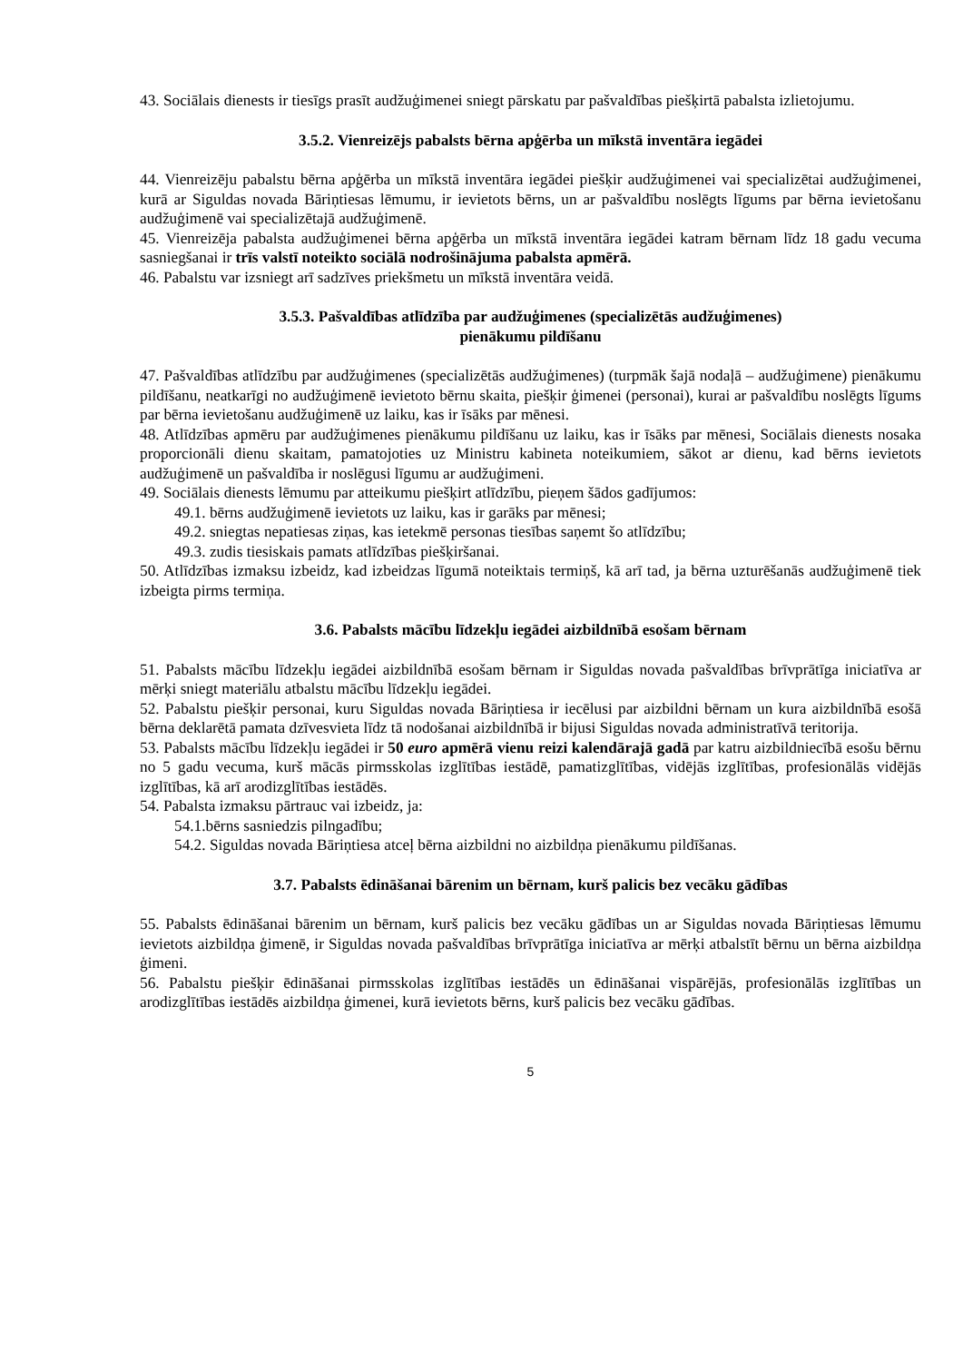43. Sociālais dienests ir tiesīgs prasīt audžuģimenei sniegt pārskatu par pašvaldības piešķirtā pabalsta izlietojumu.
3.5.2. Vienreizējs pabalsts bērna apģērba un mīkstā inventāra iegādei
44. Vienreizēju pabalstu bērna apģērba un mīkstā inventāra iegādei piešķir audžuģimenei vai specializētai audžuģimenei, kurā ar Siguldas novada Bāriņtiesas lēmumu, ir ievietots bērns, un ar pašvaldību noslēgts līgums par bērna ievietošanu audžuģimenē vai specializētajā audžuģimenē.
45. Vienreizēja pabalsta audžuģimenei bērna apģērba un mīkstā inventāra iegādei katram bērnam līdz 18 gadu vecuma sasniegšanai ir trīs valstī noteikto sociālā nodrošinājuma pabalsta apmērā.
46. Pabalstu var izsniegt arī sadzīves priekšmetu un mīkstā inventāra veidā.
3.5.3. Pašvaldības atlīdzība par audžuģimenes (specializētās audžuģimenes)
pienākumu pildīšanu
47. Pašvaldības atlīdzību par audžuģimenes (specializētās audžuģimenes) (turpmāk šajā nodaļā – audžuģimene) pienākumu pildīšanu, neatkarīgi no audžuģimenē ievietoto bērnu skaita, piešķir ģimenei (personai), kurai ar pašvaldību noslēgts līgums par bērna ievietošanu audžuģimenē uz laiku, kas ir īsāks par mēnesi.
48. Atlīdzības apmēru par audžuģimenes pienākumu pildīšanu uz laiku, kas ir īsāks par mēnesi, Sociālais dienests nosaka proporcionāli dienu skaitam, pamatojoties uz Ministru kabineta noteikumiem, sākot ar dienu, kad bērns ievietots audžuģimenē un pašvaldība ir noslēgusi līgumu ar audžuģimeni.
49. Sociālais dienests lēmumu par atteikumu piešķirt atlīdzību, pieņem šādos gadījumos:
49.1. bērns audžuģimenē ievietots uz laiku, kas ir garāks par mēnesi;
49.2. sniegtas nepatiesas ziņas, kas ietekmē personas tiesības saņemt šo atlīdzību;
49.3. zudis tiesiskais pamats atlīdzības piešķiršanai.
50. Atlīdzības izmaksu izbeidz, kad izbeidzas līgumā noteiktais termiņš, kā arī tad, ja bērna uzturēšanās audžuģimenē tiek izbeigta pirms termiņa.
3.6. Pabalsts mācību līdzekļu iegādei aizbildnībā esošam bērnam
51. Pabalsts mācību līdzekļu iegādei aizbildnībā esošam bērnam ir Siguldas novada pašvaldības brīvprātīga iniciatīva ar mērķi sniegt materiālu atbalstu mācību līdzekļu iegādei.
52. Pabalstu piešķir personai, kuru Siguldas novada Bāriņtiesa ir iecēlusi par aizbildni bērnam un kura aizbildnībā esošā bērna deklarētā pamata dzīvesvieta līdz tā nodošanai aizbildnībā ir bijusi Siguldas novada administratīvā teritorija.
53. Pabalsts mācību līdzekļu iegādei ir 50 euro apmērā vienu reizi kalendārajā gadā par katru aizbildniecībā esošu bērnu no 5 gadu vecuma, kurš mācās pirmsskolas izglītības iestādē, pamatizglītības, vidējās izglītības, profesionālās vidējās izglītības, kā arī arodizglītības iestādēs.
54. Pabalsta izmaksu pārtrauc vai izbeidz, ja:
54.1.bērns sasniedzis pilngadību;
54.2. Siguldas novada Bāriņtiesa atceļ bērna aizbildni no aizbildņa pienākumu pildīšanas.
3.7. Pabalsts ēdināšanai bārenim un bērnam, kurš palicis bez vecāku gādības
55. Pabalsts ēdināšanai bārenim un bērnam, kurš palicis bez vecāku gādības un ar Siguldas novada Bāriņtiesas lēmumu ievietots aizbildņa ģimenē, ir Siguldas novada pašvaldības brīvprātīga iniciatīva ar mērķi atbalstīt bērnu un bērna aizbildņa ģimeni.
56. Pabalstu piešķir ēdināšanai pirmsskolas izglītības iestādēs un ēdināšanai vispārējās, profesionālās izglītības un arodizglītības iestādēs aizbildņa ģimenei, kurā ievietots bērns, kurš palicis bez vecāku gādības.
5